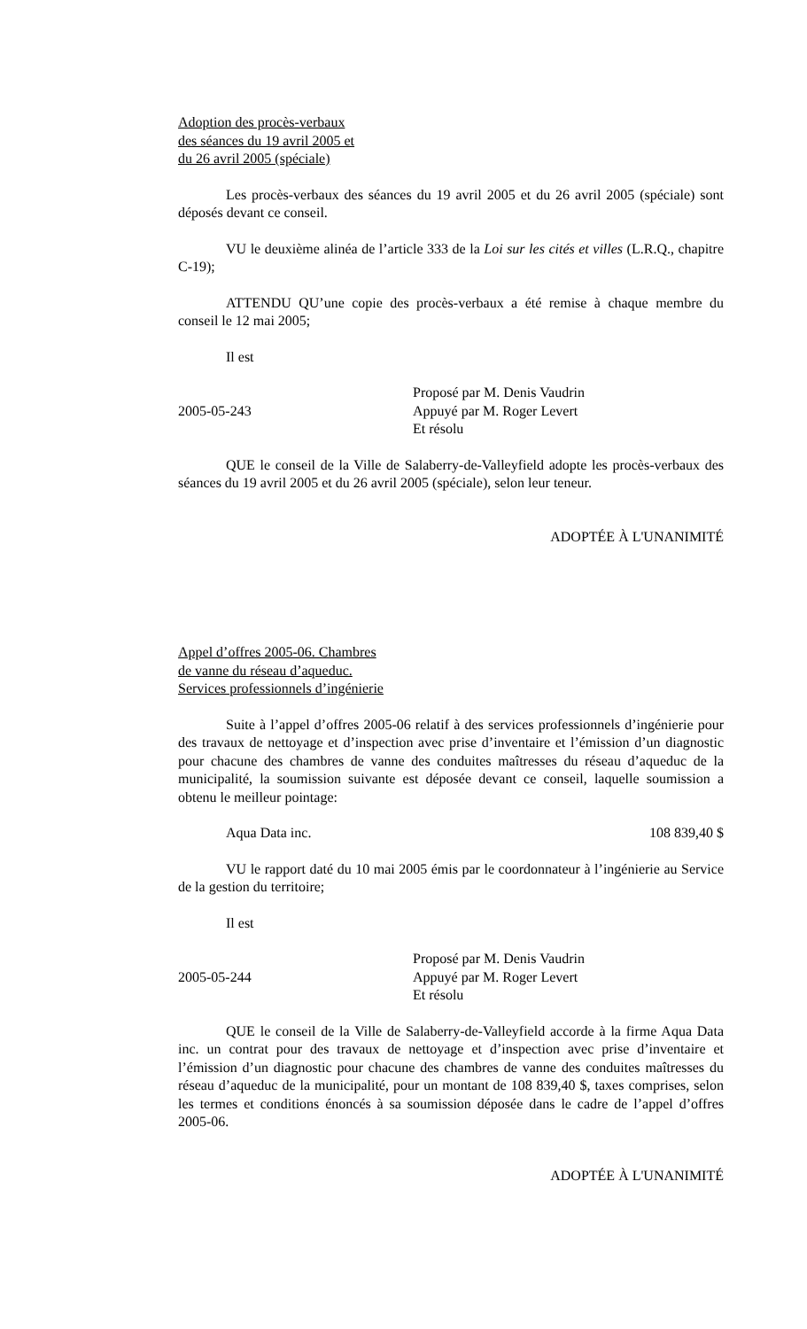Adoption des procès-verbaux
des séances du 19 avril 2005 et
du 26 avril 2005 (spéciale)
Les procès-verbaux des séances du 19 avril 2005 et du 26 avril 2005 (spéciale) sont déposés devant ce conseil.
VU le deuxième alinéa de l’article 333 de la Loi sur les cités et villes (L.R.Q., chapitre C-19);
ATTENDU QU’une copie des procès-verbaux a été remise à chaque membre du conseil le 12 mai 2005;
Il est
2005-05-243
Proposé par M. Denis Vaudrin
Appuyé par M. Roger Levert
Et résolu
QUE le conseil de la Ville de Salaberry-de-Valleyfield adopte les procès-verbaux des séances du 19 avril 2005 et du 26 avril 2005 (spéciale), selon leur teneur.
ADOPTÉE À L'UNANIMITÉ
Appel d’offres 2005-06. Chambres
de vanne du réseau d’aqueduc.
Services professionnels d’ingénierie
Suite à l’appel d’offres 2005-06 relatif à des services professionnels d’ingénierie pour des travaux de nettoyage et d’inspection avec prise d’inventaire et l’émission d’un diagnostic pour chacune des chambres de vanne des conduites maîtresses du réseau d’aqueduc de la municipalité, la soumission suivante est déposée devant ce conseil, laquelle soumission a obtenu le meilleur pointage:
Aqua Data inc. 108 839,40 $
VU le rapport daté du 10 mai 2005 émis par le coordonnateur à l’ingénierie au Service de la gestion du territoire;
Il est
2005-05-244
Proposé par M. Denis Vaudrin
Appuyé par M. Roger Levert
Et résolu
QUE le conseil de la Ville de Salaberry-de-Valleyfield accorde à la firme Aqua Data inc. un contrat pour des travaux de nettoyage et d’inspection avec prise d’inventaire et l’émission d’un diagnostic pour chacune des chambres de vanne des conduites maîtresses du réseau d’aqueduc de la municipalité, pour un montant de 108 839,40 $, taxes comprises, selon les termes et conditions énoncés à sa soumission déposée dans le cadre de l’appel d’offres 2005-06.
ADOPTÉE À L'UNANIMITÉ